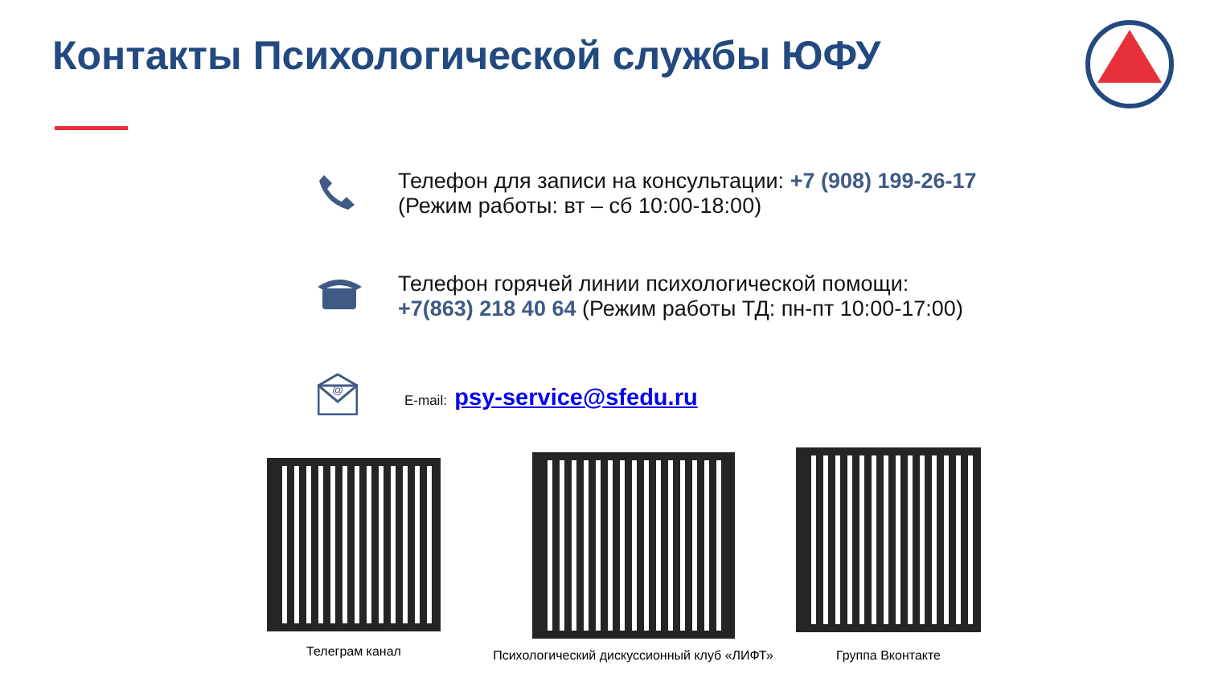Контакты Психологической службы ЮФУ
Телефон для записи на консультации: +7 (908) 199-26-17
(Режим работы: вт – сб 10:00-18:00)
Телефон горячей линии психологической помощи:
+7(863) 218 40 64 (Режим работы ТД: пн-пт 10:00-17:00)
@
E-mail: psy-service@sfedu.ru
Телеграм канал
Психологический дискуссионный клуб «ЛИФТ»
Группа Вконтакте